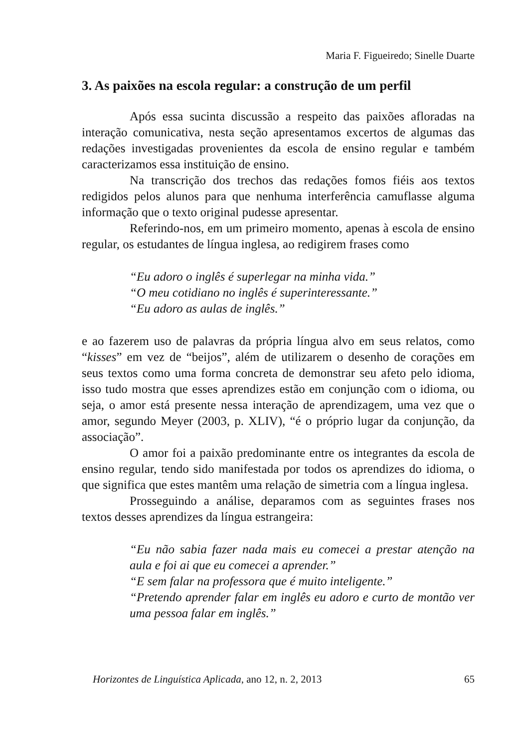Maria F. Figueiredo; Sinelle Duarte
3. As paixões na escola regular: a construção de um perfil
Após essa sucinta discussão a respeito das paixões afloradas na interação comunicativa, nesta seção apresentamos excertos de algumas das redações investigadas provenientes da escola de ensino regular e também caracterizamos essa instituição de ensino.
Na transcrição dos trechos das redações fomos fiéis aos textos redigidos pelos alunos para que nenhuma interferência camuflasse alguma informação que o texto original pudesse apresentar.
Referindo-nos, em um primeiro momento, apenas à escola de ensino regular, os estudantes de língua inglesa, ao redigirem frases como
“Eu adoro o inglês é superlegar na minha vida.”
“O meu cotidiano no inglês é superinteressante.”
“Eu adoro as aulas de inglês.”
e ao fazerem uso de palavras da própria língua alvo em seus relatos, como “kisses” em vez de “beijos”, além de utilizarem o desenho de corações em seus textos como uma forma concreta de demonstrar seu afeto pelo idioma, isso tudo mostra que esses aprendizes estão em conjunção com o idioma, ou seja, o amor está presente nessa interação de aprendizagem, uma vez que o amor, segundo Meyer (2003, p. XLIV), “é o próprio lugar da conjunção, da associação”.
O amor foi a paixão predominante entre os integrantes da escola de ensino regular, tendo sido manifestada por todos os aprendizes do idioma, o que significa que estes mantêm uma relação de simetria com a língua inglesa.
Prosseguindo a análise, deparamos com as seguintes frases nos textos desses aprendizes da língua estrangeira:
“Eu não sabia fazer nada mais eu comecei a prestar atenção na aula e foi ai que eu comecei a aprender.”
“E sem falar na professora que é muito inteligente.”
“Pretendo aprender falar em inglês eu adoro e curto de montão ver uma pessoa falar em inglês.”
Horizontes de Linguística Aplicada, ano 12, n. 2, 2013 65